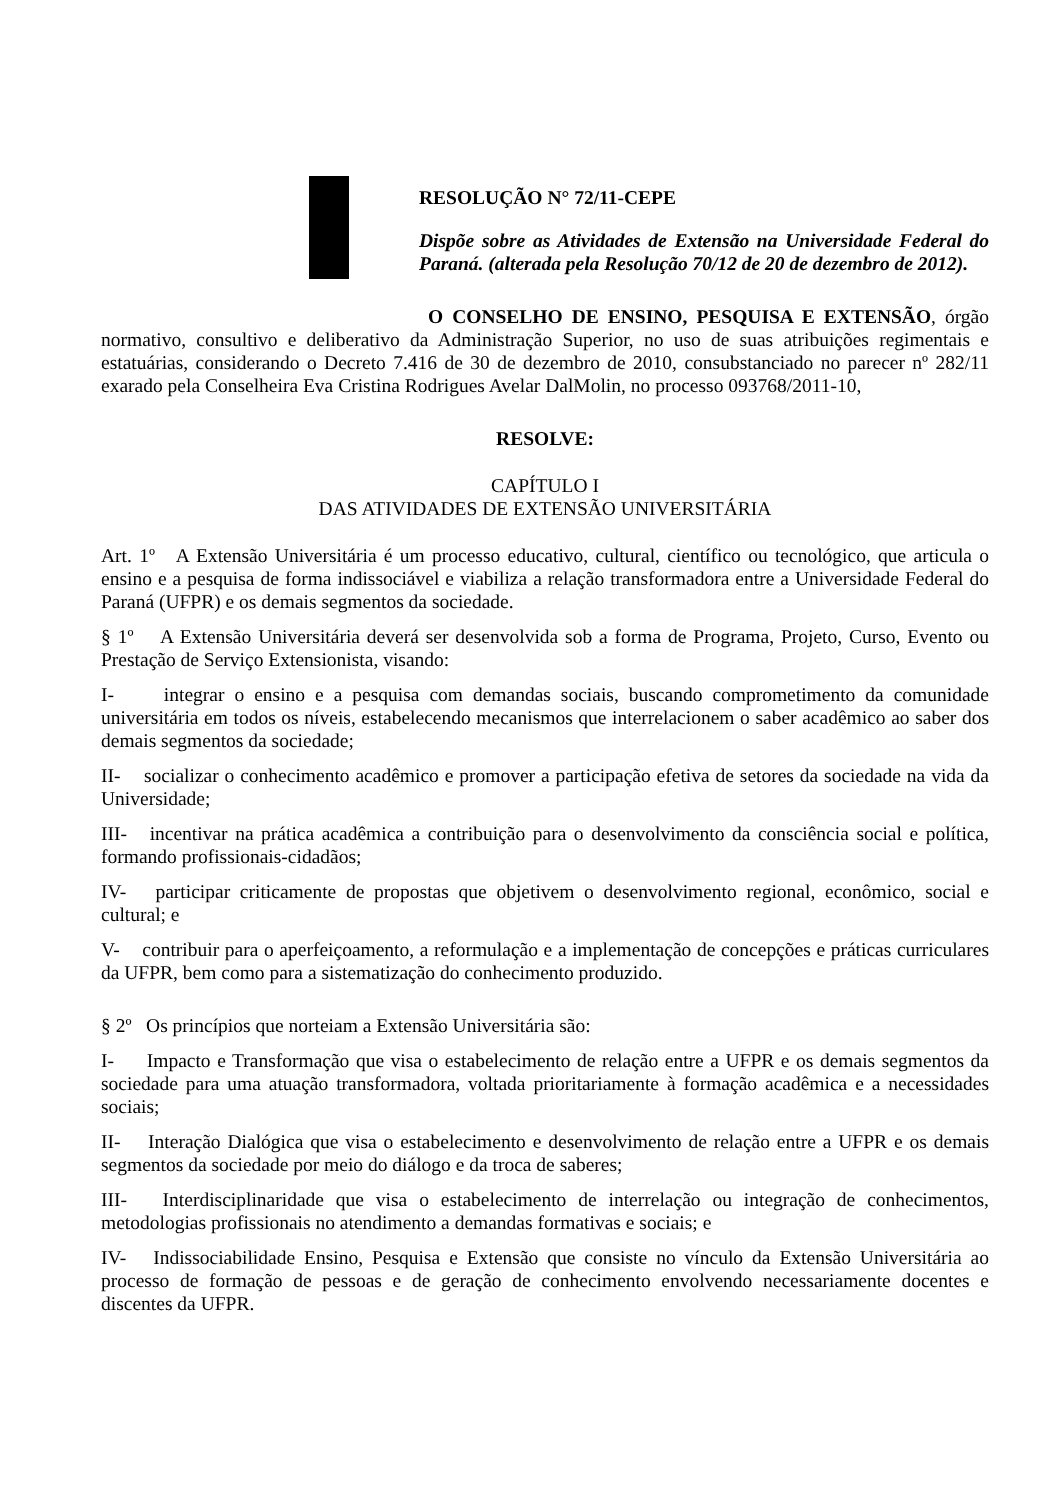RESOLUÇÃO N° 72/11-CEPE
Dispõe sobre as Atividades de Extensão na Universidade Federal do Paraná. (alterada pela Resolução 70/12 de 20 de dezembro de 2012).
O CONSELHO DE ENSINO, PESQUISA E EXTENSÃO, órgão normativo, consultivo e deliberativo da Administração Superior, no uso de suas atribuições regimentais e estatuárias, considerando o Decreto 7.416 de 30 de dezembro de 2010, consubstanciado no parecer nº 282/11 exarado pela Conselheira Eva Cristina Rodrigues Avelar DalMolin, no processo 093768/2011-10,
RESOLVE:
CAPÍTULO I
DAS ATIVIDADES DE EXTENSÃO UNIVERSITÁRIA
Art. 1º A Extensão Universitária é um processo educativo, cultural, científico ou tecnológico, que articula o ensino e a pesquisa de forma indissociável e viabiliza a relação transformadora entre a Universidade Federal do Paraná (UFPR) e os demais segmentos da sociedade.
§ 1º A Extensão Universitária deverá ser desenvolvida sob a forma de Programa, Projeto, Curso, Evento ou Prestação de Serviço Extensionista, visando:
I- integrar o ensino e a pesquisa com demandas sociais, buscando comprometimento da comunidade universitária em todos os níveis, estabelecendo mecanismos que interrelacionem o saber acadêmico ao saber dos demais segmentos da sociedade;
II- socializar o conhecimento acadêmico e promover a participação efetiva de setores da sociedade na vida da Universidade;
III- incentivar na prática acadêmica a contribuição para o desenvolvimento da consciência social e política, formando profissionais-cidadãos;
IV- participar criticamente de propostas que objetivem o desenvolvimento regional, econômico, social e cultural; e
V- contribuir para o aperfeiçoamento, a reformulação e a implementação de concepções e práticas curriculares da UFPR, bem como para a sistematização do conhecimento produzido.
§ 2º Os princípios que norteiam a Extensão Universitária são:
I- Impacto e Transformação que visa o estabelecimento de relação entre a UFPR e os demais segmentos da sociedade para uma atuação transformadora, voltada prioritariamente à formação acadêmica e a necessidades sociais;
II- Interação Dialógica que visa o estabelecimento e desenvolvimento de relação entre a UFPR e os demais segmentos da sociedade por meio do diálogo e da troca de saberes;
III- Interdisciplinaridade que visa o estabelecimento de interrelação ou integração de conhecimentos, metodologias profissionais no atendimento a demandas formativas e sociais; e
IV- Indissociabilidade Ensino, Pesquisa e Extensão que consiste no vínculo da Extensão Universitária ao processo de formação de pessoas e de geração de conhecimento envolvendo necessariamente docentes e discentes da UFPR.